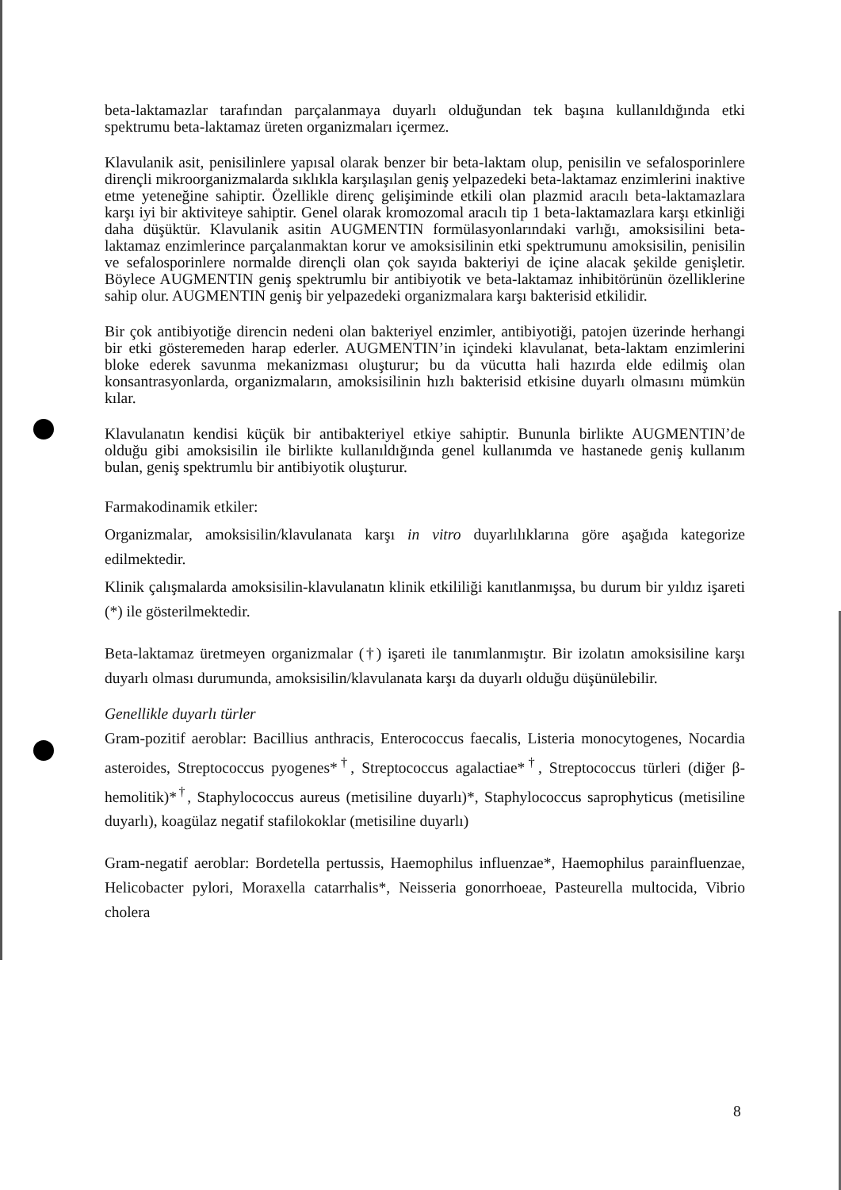beta-laktamazlar tarafından parçalanmaya duyarlı olduğundan tek başına kullanıldığında etki spektrumu beta-laktamaz üreten organizmaları içermez.
Klavulanik asit, penisilinlere yapısal olarak benzer bir beta-laktam olup, penisilin ve sefalosporinlere dirençli mikroorganizmalarda sıklıkla karşılaşılan geniş yelpazedeki beta-laktamaz enzimlerini inaktive etme yeteneğine sahiptir. Özellikle direnç gelişiminde etkili olan plazmid aracılı beta-laktamazlara karşı iyi bir aktiviteye sahiptir. Genel olarak kromozomal aracılı tip 1 beta-laktamazlara karşı etkinliği daha düşüktür. Klavulanik asitin AUGMENTIN formülasyonlarındaki varlığı, amoksisilini beta-laktamaz enzimlerince parçalanmaktan korur ve amoksisilinin etki spektrumunu amoksisilin, penisilin ve sefalosporinlere normalde dirençli olan çok sayıda bakteriyi de içine alacak şekilde genişletir. Böylece AUGMENTIN geniş spektrumlu bir antibiyotik ve beta-laktamaz inhibitörünün özelliklerine sahip olur. AUGMENTIN geniş bir yelpazedeki organizmalara karşı bakterisid etkilidir.
Bir çok antibiyotiğe direncin nedeni olan bakteriyel enzimler, antibiyotiği, patojen üzerinde herhangi bir etki gösteremeden harap ederler. AUGMENTIN’in içindeki klavulanat, beta-laktam enzimlerini bloke ederek savunma mekanizması oluşturur; bu da vücutta hali hazırda elde edilmiş olan konsantrasyonlarda, organizmaların, amoksisilinin hızlı bakterisid etkisine duyarlı olmasını mümkün kılar.
Klavulanatın kendisi küçük bir antibakteriyel etkiye sahiptir. Bununla birlikte AUGMENTIN’de olduğu gibi amoksisilin ile birlikte kullanıldığında genel kullanımda ve hastanede geniş kullanım bulan, geniş spektrumlu bir antibiyotik oluşturur.
Farmakodinamik etkiler:
Organizmalar, amoksisilin/klavulanata karşı in vitro duyarlılıklarına göre aşağıda kategorize edilmektedir.
Klinik çalışmalarda amoksisilin-klavulanatın klinik etkililiği kanıtlanmışsa, bu durum bir yıldız işareti (*) ile gösterilmektedir.
Beta-laktamaz üretmeyen organizmalar (†) işareti ile tanımlanmıştır. Bir izolatın amoksisiline karşı duyarlı olması durumunda, amoksisilin/klavulanata karşı da duyarlı olduğu düşünülebilir.
Genellikle duyarlı türler
Gram-pozitif aeroblar: Bacillius anthracis, Enterococcus faecalis, Listeria monocytogenes, Nocardia asteroides, Streptococcus pyogenes*<sup>†</sup>, Streptococcus agalactiae*<sup>†</sup>, Streptococcus türleri (diğer β-hemolitik)*<sup>†</sup>, Staphylococcus aureus (metisiline duyarlı)*, Staphylococcus saprophyticus (metisiline duyarlı), koagülaz negatif stafilokoklar (metisiline duyarlı)
Gram-negatif aeroblar: Bordetella pertussis, Haemophilus influenzae*, Haemophilus parainfluenzae, Helicobacter pylori, Moraxella catarrhalis*, Neisseria gonorrhoeae, Pasteurella multocida, Vibrio cholera
8